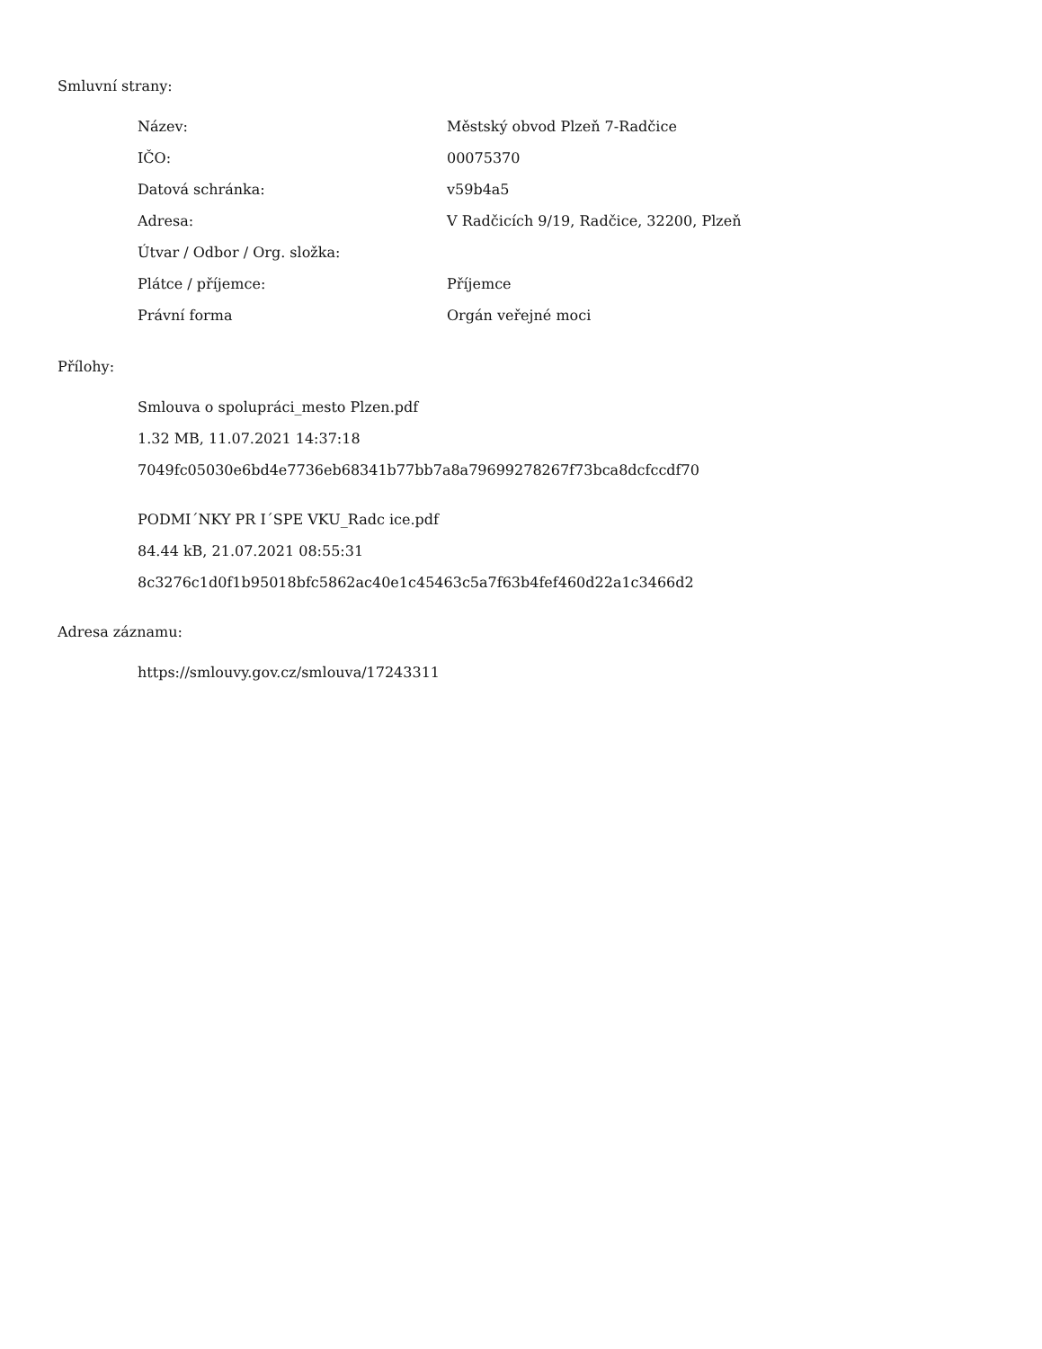Smluvní strany:
| Název: | Městský obvod Plzeň 7-Radčice |
| IČO: | 00075370 |
| Datová schránka: | v59b4a5 |
| Adresa: | V Radčicích 9/19, Radčice, 32200, Plzeň |
| Útvar / Odbor / Org. složka: | |
| Plátce / příjemce: | Příjemce |
| Právní forma | Orgán veřejné moci |
Přílohy:
Smlouva o spolupráci_mesto Plzen.pdf
1.32 MB, 11.07.2021 14:37:18
7049fc05030e6bd4e7736eb68341b77bb7a8a79699278267f73bca8dcfccdf70
PODMI´NKY PR I´SPE VKU_Radc ice.pdf
84.44 kB, 21.07.2021 08:55:31
8c3276c1d0f1b95018bfc5862ac40e1c45463c5a7f63b4fef460d22a1c3466d2
Adresa záznamu:
https://smlouvy.gov.cz/smlouva/17243311